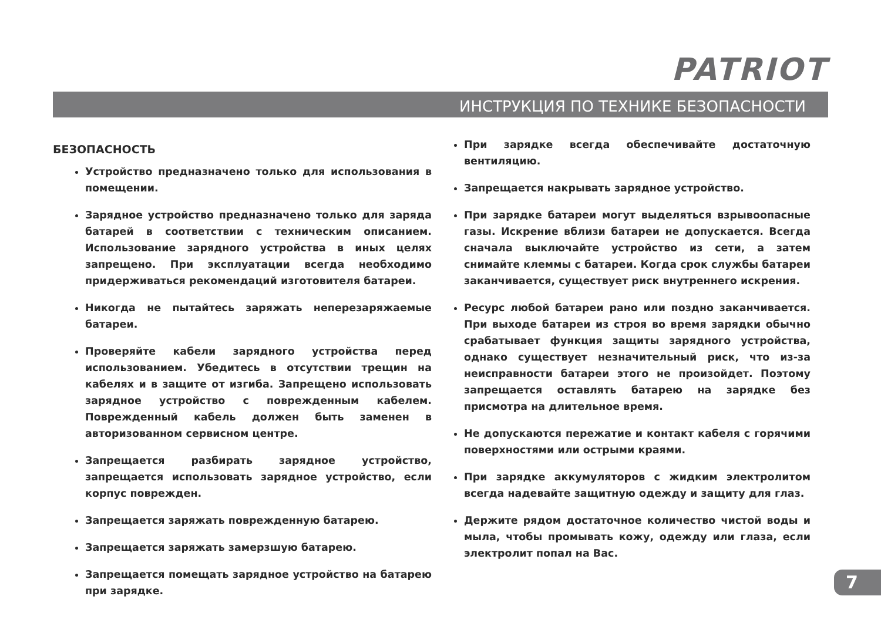PATRIOT
ИНСТРУКЦИЯ ПО ТЕХНИКЕ БЕЗОПАСНОСТИ
БЕЗОПАСНОСТЬ
Устройство предназначено только для использования в помещении.
Зарядное устройство предназначено только для заряда батарей в соответствии с техническим описанием. Использование зарядного устройства в иных целях запрещено. При эксплуатации всегда необходимо придерживаться рекомендаций изготовителя батареи.
Никогда не пытайтесь заряжать неперезаряжаемые батареи.
Проверяйте кабели зарядного устройства перед использованием. Убедитесь в отсутствии трещин на кабелях и в защите от изгиба. Запрещено использовать зарядное устройство с поврежденным кабелем. Поврежденный кабель должен быть заменен в авторизованном сервисном центре.
Запрещается разбирать зарядное устройство, запрещается использовать зарядное устройство, если корпус поврежден.
Запрещается заряжать поврежденную батарею.
Запрещается заряжать замерзшую батарею.
Запрещается помещать зарядное устройство на батарею при зарядке.
При зарядке всегда обеспечивайте достаточную вентиляцию.
Запрещается накрывать зарядное устройство.
При зарядке батареи могут выделяться взрывоопасные газы. Искрение вблизи батареи не допускается. Всегда сначала выключайте устройство из сети, а затем снимайте клеммы с батареи. Когда срок службы батареи заканчивается, существует риск внутреннего искрения.
Ресурс любой батареи рано или поздно заканчивается. При выходе батареи из строя во время зарядки обычно срабатывает функция защиты зарядного устройства, однако существует незначительный риск, что из-за неисправности батареи этого не произойдет. Поэтому запрещается оставлять батарею на зарядке без присмотра на длительное время.
Не допускаются пережатие и контакт кабеля с горячими поверхностями или острыми краями.
При зарядке аккумуляторов с жидким электролитом всегда надевайте защитную одежду и защиту для глаз.
Держите рядом достаточное количество чистой воды и мыла, чтобы промывать кожу, одежду или глаза, если электролит попал на Вас.
7